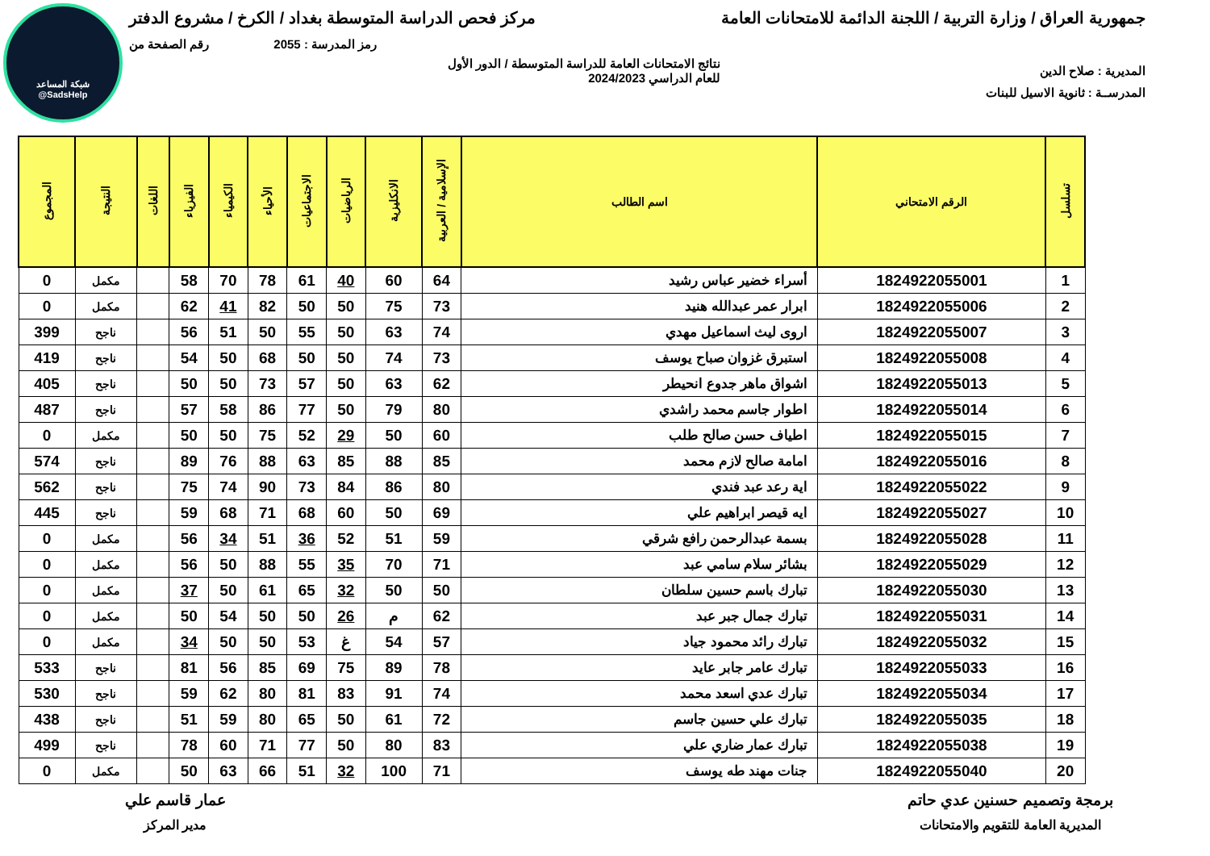شبكة المساعد
@SadsHelp
جمهورية العراق / وزارة التربية / اللجنة الدائمة للامتحانات العامة مركز فحص الدراسة المتوسطة بغداد / الكرخ / مشروع الدفتر
رمز المدرسة : 2055 رقم الصفحة من
المديرية : صلاح الدين نتائج الامتحانات العامة للدراسة المتوسطة / الدور الأول
للعام الدراسي 2024/2023
المدرســة : ثانوية الاسيل للبنات
| تسلسل | الرقم الامتحاني | اسم الطالب | الإسلامية / العربية | الانكليزية | الرياضيات | الاجتماعيات | الأحياء | الكيمياء | الفيزياء | اللغات | النتيجة | المجموع |
| --- | --- | --- | --- | --- | --- | --- | --- | --- | --- | --- | --- | --- |
| 1 | 1824922055001 | أسراء خضير عباس رشيد | 64 | 60 | 40 | 61 | 78 | 70 | 58 | | مكمل | 0 |
| 2 | 1824922055006 | ابرار عمر عبدالله هنيد | 73 | 75 | 50 | 50 | 82 | 41 | 62 | | مكمل | 0 |
| 3 | 1824922055007 | اروى ليث اسماعيل مهدي | 74 | 63 | 50 | 55 | 50 | 51 | 56 | | ناجح | 399 |
| 4 | 1824922055008 | استبرق غزوان صباح يوسف | 73 | 74 | 50 | 50 | 68 | 50 | 54 | | ناجح | 419 |
| 5 | 1824922055013 | اشواق ماهر جدوع انحيطر | 62 | 63 | 50 | 57 | 73 | 50 | 50 | | ناجح | 405 |
| 6 | 1824922055014 | اطوار جاسم محمد راشدي | 80 | 79 | 50 | 77 | 86 | 58 | 57 | | ناجح | 487 |
| 7 | 1824922055015 | اطياف حسن صالح طلب | 60 | 50 | 29 | 52 | 75 | 50 | 50 | | مكمل | 0 |
| 8 | 1824922055016 | امامة صالح لازم محمد | 85 | 88 | 85 | 63 | 88 | 76 | 89 | | ناجح | 574 |
| 9 | 1824922055022 | اية رعد عبد فندي | 80 | 86 | 84 | 73 | 90 | 74 | 75 | | ناجح | 562 |
| 10 | 1824922055027 | ايه قيصر ابراهيم علي | 69 | 50 | 60 | 68 | 71 | 68 | 59 | | ناجح | 445 |
| 11 | 1824922055028 | بسمة عبدالرحمن رافع شرقي | 59 | 51 | 52 | 36 | 51 | 34 | 56 | | مكمل | 0 |
| 12 | 1824922055029 | بشائر سلام سامي عبد | 71 | 70 | 35 | 55 | 88 | 50 | 56 | | مكمل | 0 |
| 13 | 1824922055030 | تبارك باسم حسين سلطان | 50 | 50 | 32 | 65 | 61 | 50 | 37 | | مكمل | 0 |
| 14 | 1824922055031 | تبارك جمال جبر عبد | 62 | م | 26 | 50 | 50 | 54 | 50 | | مكمل | 0 |
| 15 | 1824922055032 | تبارك رائد محمود جياد | 57 | 54 | غ | 53 | 50 | 50 | 34 | | مكمل | 0 |
| 16 | 1824922055033 | تبارك عامر جابر عايد | 78 | 89 | 75 | 69 | 85 | 56 | 81 | | ناجح | 533 |
| 17 | 1824922055034 | تبارك عدي اسعد محمد | 74 | 91 | 83 | 81 | 80 | 62 | 59 | | ناجح | 530 |
| 18 | 1824922055035 | تبارك علي حسين جاسم | 72 | 61 | 50 | 65 | 80 | 59 | 51 | | ناجح | 438 |
| 19 | 1824922055038 | تبارك عمار ضاري علي | 83 | 80 | 50 | 77 | 71 | 60 | 78 | | ناجح | 499 |
| 20 | 1824922055040 | جنات مهند طه يوسف | 71 | 100 | 32 | 51 | 66 | 63 | 50 | | مكمل | 0 |
برمجة وتصميم حسنين عدي حاتم
المديرية العامة للتقويم والامتحانات
عمار قاسم علي
مدير المركز